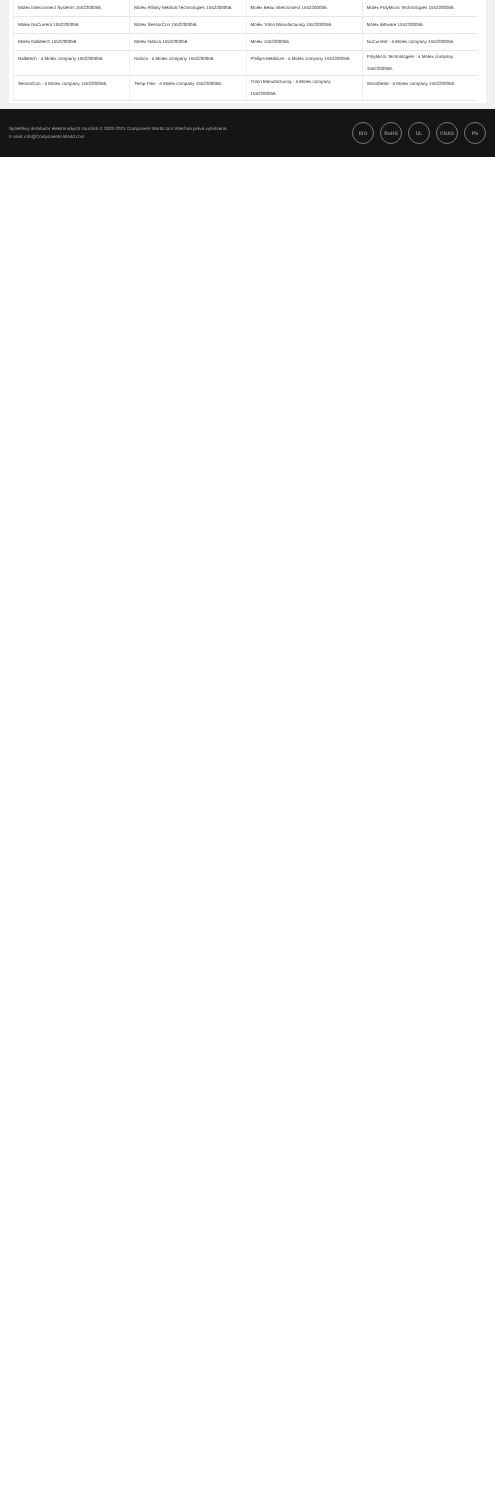Molex Interconnect Systems 1552200056.
Molex Affinity Medical Technologies 1552200056.
Molex Beau Interconnect 1552200056.
Molex PolyMicro Technologies 1552200056.
Molex NuCurrent 1552200056.
Molex SensorCon 1552200056.
Molex Triton Manufacturing 1552200056.
Molex Bittware 1552200056.
Molex Nallatech 1552200056.
Molex Nistica 1552200056.
Molex 1552200056.
NuCurrent - a Molex company 1552200056.
Nallatech - a Molex company 1552200056.
Nistica - a Molex company 1552200056.
Phillips-Medisize - a Molex company 1552200056.
PolyMicro Technologies - a Molex company 1552200056.
SensorCon - a Molex company 1552200056.
Temp-Flex - a Molex company 1552200056.
Triton Manufacturing - a Molex company 1552200056.
Woodhead - a Molex company 1552200056.
Spolehlivý distributor elektronických součástí © 2003-2021 Component-World.com Všechna práva vyhrazena.
E-mail: info@Components-World.com
ISO RoHS UL CNAS Pb